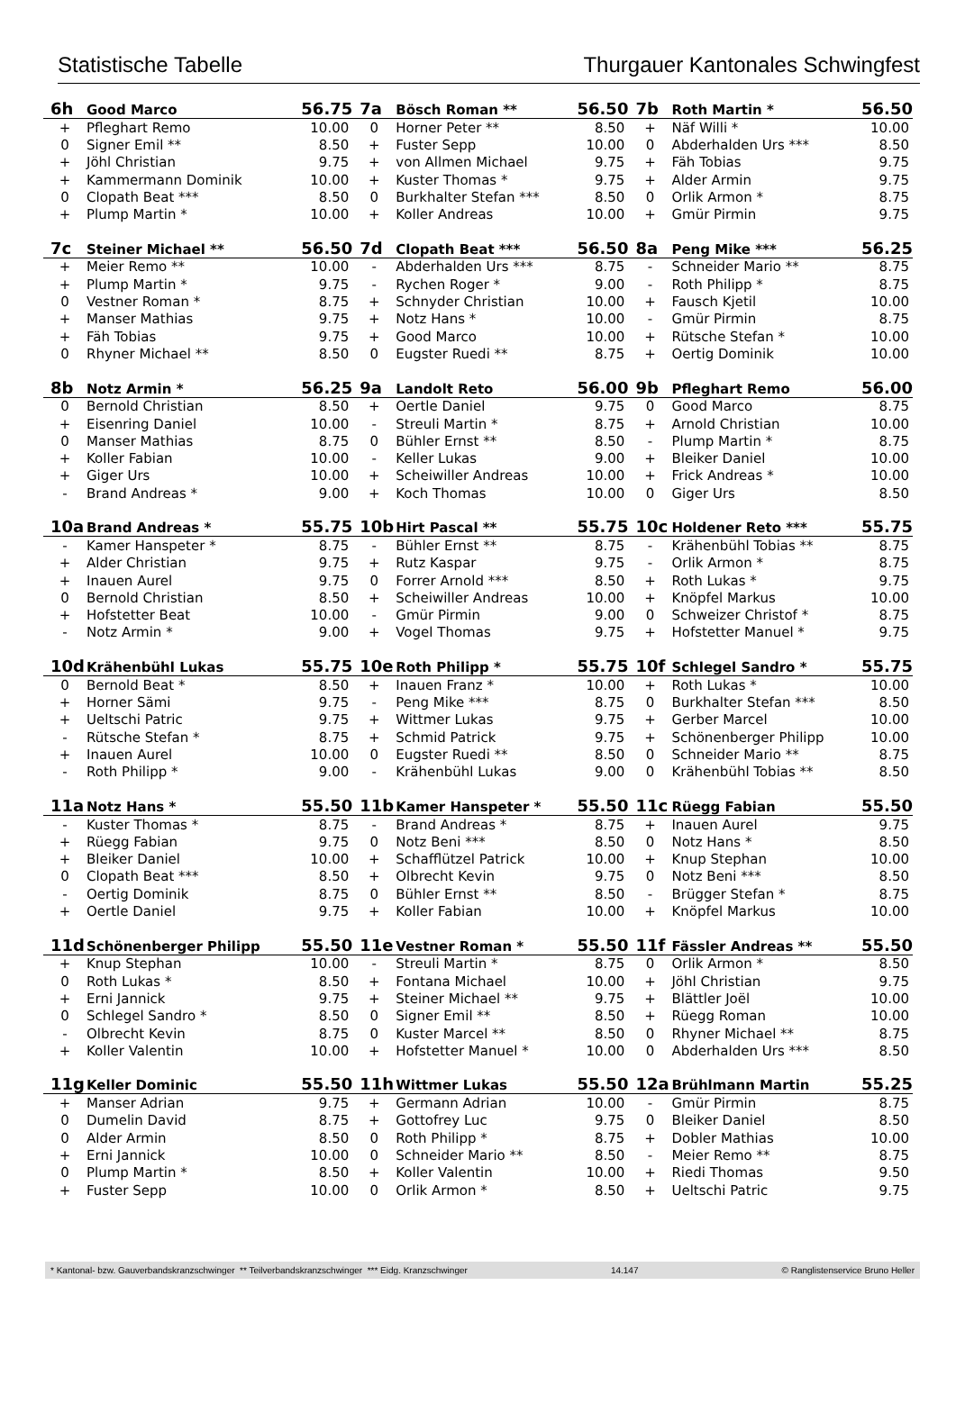Statistische Tabelle Thurgauer Kantonales Schwingfest
| 6h | Good Marco | 56.75 | 7a | Bösch Roman ** | 56.50 | 7b | Roth Martin * | 56.50 |
| --- | --- | --- | --- | --- | --- | --- | --- | --- |
| + | Pfleghart Remo | 10.00 | 0 | Horner Peter ** | 8.50 | + | Näf Willi * | 10.00 |
| 0 | Signer Emil ** | 8.50 | + | Fuster Sepp | 10.00 | 0 | Abderhalden Urs *** | 8.50 |
| + | Jöhl Christian | 9.75 | + | von Allmen Michael | 9.75 | + | Fäh Tobias | 9.75 |
| + | Kammermann Dominik | 10.00 | + | Kuster Thomas * | 9.75 | + | Alder Armin | 9.75 |
| 0 | Clopath Beat *** | 8.50 | 0 | Burkhalter Stefan *** | 8.50 | 0 | Orlik Armon * | 8.75 |
| + | Plump Martin * | 10.00 | + | Koller Andreas | 10.00 | + | Gmür Pirmin | 9.75 |
| 7c | Steiner Michael ** | 56.50 | 7d | Clopath Beat *** | 56.50 | 8a | Peng Mike *** | 56.25 |
| + | Meier Remo ** | 10.00 | - | Abderhalden Urs *** | 8.75 | - | Schneider Mario ** | 8.75 |
| + | Plump Martin * | 9.75 | - | Rychen Roger * | 9.00 | - | Roth Philipp * | 8.75 |
| 0 | Vestner Roman * | 8.75 | + | Schnyder Christian | 10.00 | + | Fausch Kjetil | 10.00 |
| + | Manser Mathias | 9.75 | + | Notz Hans * | 10.00 | - | Gmür Pirmin | 8.75 |
| + | Fäh Tobias | 9.75 | + | Good Marco | 10.00 | + | Rütsche Stefan * | 10.00 |
| 0 | Rhyner Michael ** | 8.50 | 0 | Eugster Ruedi ** | 8.75 | + | Oertig Dominik | 10.00 |
| 8b | Notz Armin * | 56.25 | 9a | Landolt Reto | 56.00 | 9b | Pfleghart Remo | 56.00 |
| 0 | Bernold Christian | 8.50 | + | Oertle Daniel | 9.75 | 0 | Good Marco | 8.75 |
| + | Eisenring Daniel | 10.00 | - | Streuli Martin * | 8.75 | + | Arnold Christian | 10.00 |
| 0 | Manser Mathias | 8.75 | 0 | Bühler Ernst ** | 8.50 | - | Plump Martin * | 8.75 |
| + | Koller Fabian | 10.00 | - | Keller Lukas | 9.00 | + | Bleiker Daniel | 10.00 |
| + | Giger Urs | 10.00 | + | Scheiwiller Andreas | 10.00 | + | Frick Andreas * | 10.00 |
| - | Brand Andreas * | 9.00 | + | Koch Thomas | 10.00 | 0 | Giger Urs | 8.50 |
| 10a | Brand Andreas * | 55.75 | 10b | Hirt Pascal ** | 55.75 | 10c | Holdener Reto *** | 55.75 |
| - | Kamer Hanspeter * | 8.75 | - | Bühler Ernst ** | 8.75 | - | Krähenbühl Tobias ** | 8.75 |
| + | Alder Christian | 9.75 | + | Rutz Kaspar | 9.75 | - | Orlik Armon * | 8.75 |
| + | Inauen Aurel | 9.75 | 0 | Forrer Arnold *** | 8.50 | + | Roth Lukas * | 9.75 |
| 0 | Bernold Christian | 8.50 | + | Scheiwiller Andreas | 10.00 | + | Knöpfel Markus | 10.00 |
| + | Hofstetter Beat | 10.00 | - | Gmür Pirmin | 9.00 | 0 | Schweizer Christof * | 8.75 |
| - | Notz Armin * | 9.00 | + | Vogel Thomas | 9.75 | + | Hofstetter Manuel * | 9.75 |
| 10d | Krähenbühl Lukas | 55.75 | 10e | Roth Philipp * | 55.75 | 10f | Schlegel Sandro * | 55.75 |
| 0 | Bernold Beat * | 8.50 | + | Inauen Franz * | 10.00 | + | Roth Lukas * | 10.00 |
| + | Horner Sämi | 9.75 | - | Peng Mike *** | 8.75 | 0 | Burkhalter Stefan *** | 8.50 |
| + | Ueltschi Patric | 9.75 | + | Wittmer Lukas | 9.75 | + | Gerber Marcel | 10.00 |
| - | Rütsche Stefan * | 8.75 | + | Schmid Patrick | 9.75 | + | Schönenberger Philipp | 10.00 |
| + | Inauen Aurel | 10.00 | 0 | Eugster Ruedi ** | 8.50 | 0 | Schneider Mario ** | 8.75 |
| - | Roth Philipp * | 9.00 | - | Krähenbühl Lukas | 9.00 | 0 | Krähenbühl Tobias ** | 8.50 |
| 11a | Notz Hans * | 55.50 | 11b | Kamer Hanspeter * | 55.50 | 11c | Rüegg Fabian | 55.50 |
| - | Kuster Thomas * | 8.75 | - | Brand Andreas * | 8.75 | + | Inauen Aurel | 9.75 |
| + | Rüegg Fabian | 9.75 | 0 | Notz Beni *** | 8.50 | 0 | Notz Hans * | 8.50 |
| + | Bleiker Daniel | 10.00 | + | Schafflützel Patrick | 10.00 | + | Knup Stephan | 10.00 |
| 0 | Clopath Beat *** | 8.50 | + | Olbrecht Kevin | 9.75 | 0 | Notz Beni *** | 8.50 |
| - | Oertig Dominik | 8.75 | 0 | Bühler Ernst ** | 8.50 | - | Brügger Stefan * | 8.75 |
| + | Oertle Daniel | 9.75 | + | Koller Fabian | 10.00 | + | Knöpfel Markus | 10.00 |
| 11d | Schönenberger Philipp | 55.50 | 11e | Vestner Roman * | 55.50 | 11f | Fässler Andreas ** | 55.50 |
| + | Knup Stephan | 10.00 | - | Streuli Martin * | 8.75 | 0 | Orlik Armon * | 8.50 |
| 0 | Roth Lukas * | 8.50 | + | Fontana Michael | 10.00 | + | Jöhl Christian | 9.75 |
| + | Erni Jannick | 9.75 | + | Steiner Michael ** | 9.75 | + | Blättler Joël | 10.00 |
| 0 | Schlegel Sandro * | 8.50 | 0 | Signer Emil ** | 8.50 | + | Rüegg Roman | 10.00 |
| - | Olbrecht Kevin | 8.75 | 0 | Kuster Marcel ** | 8.50 | 0 | Rhyner Michael ** | 8.75 |
| + | Koller Valentin | 10.00 | + | Hofstetter Manuel * | 10.00 | 0 | Abderhalden Urs *** | 8.50 |
| 11g | Keller Dominic | 55.50 | 11h | Wittmer Lukas | 55.50 | 12a | Brühlmann Martin | 55.25 |
| + | Manser Adrian | 9.75 | + | Germann Adrian | 10.00 | - | Gmür Pirmin | 8.75 |
| 0 | Dumelin David | 8.75 | + | Gottofrey Luc | 9.75 | 0 | Bleiker Daniel | 8.50 |
| 0 | Alder Armin | 8.50 | 0 | Roth Philipp * | 8.75 | + | Dobler Mathias | 10.00 |
| + | Erni Jannick | 10.00 | 0 | Schneider Mario ** | 8.50 | - | Meier Remo ** | 8.75 |
| 0 | Plump Martin * | 8.50 | + | Koller Valentin | 10.00 | + | Riedi Thomas | 9.50 |
| + | Fuster Sepp | 10.00 | 0 | Orlik Armon * | 8.50 | + | Ueltschi Patric | 9.75 |
* Kantonal- bzw. Gauverbandskranzschwinger ** Teilverbandskranzschwinger *** Eidg. Kranzschwinger 14.147 © Ranglistenservice Bruno Heller